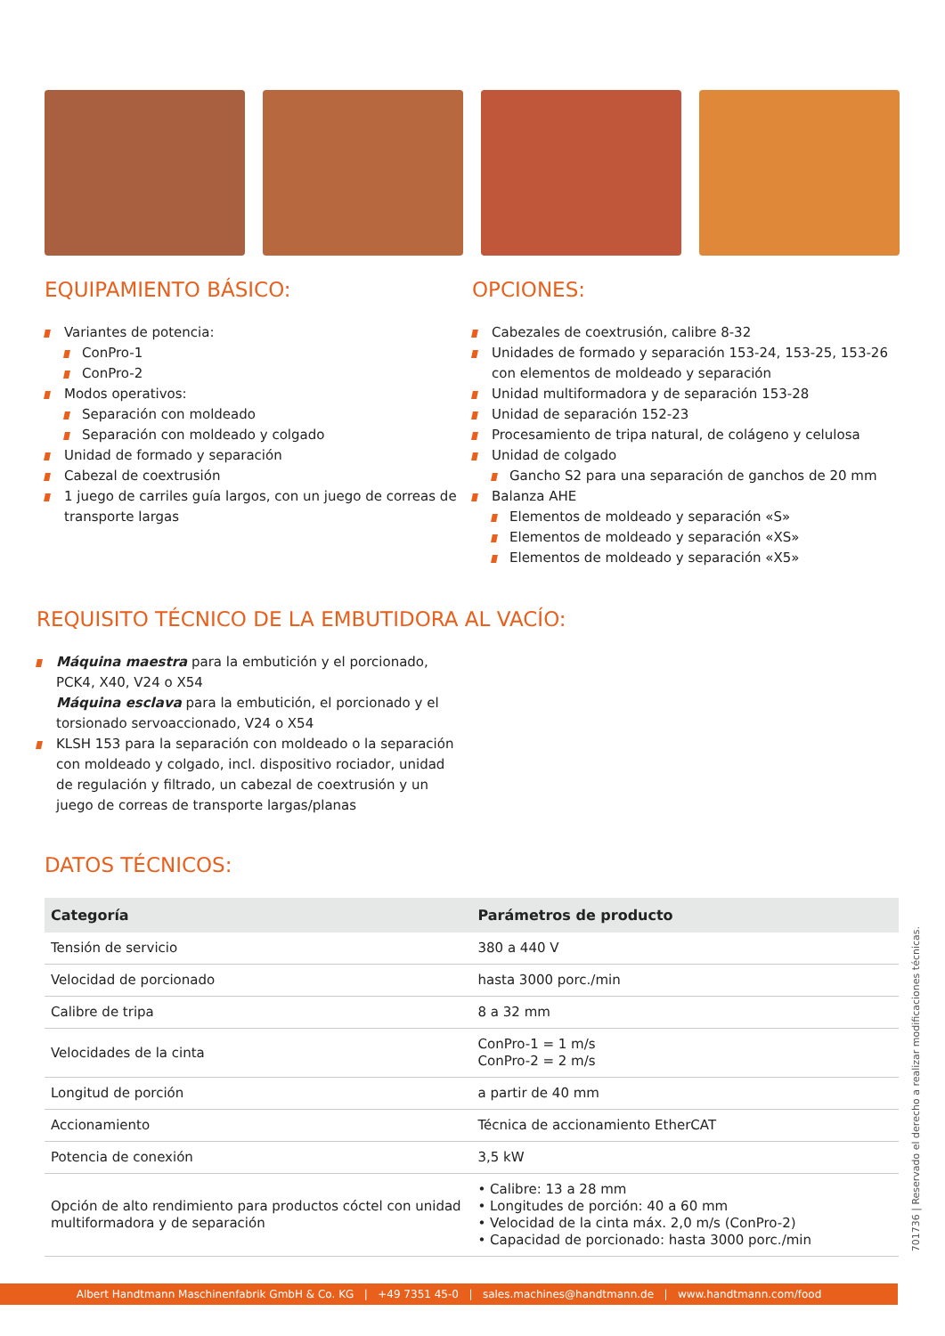EQUIPAMIENTO BÁSICO:
Variantes de potencia:
ConPro-1
ConPro-2
Modos operativos:
Separación con moldeado
Separación con moldeado y colgado
Unidad de formado y separación
Cabezal de coextrusión
1 juego de carriles guía largos, con un juego de correas de transporte largas
OPCIONES:
Cabezales de coextrusión, calibre 8-32
Unidades de formado y separación 153-24, 153-25, 153-26 con elementos de moldeado y separación
Unidad multiformadora y de separación 153-28
Unidad de separación 152-23
Procesamiento de tripa natural, de colágeno y celulosa
Unidad de colgado
Gancho S2 para una separación de ganchos de 20 mm
Balanza AHE
Elementos de moldeado y separación «S»
Elementos de moldeado y separación «XS»
Elementos de moldeado y separación «X5»
REQUISITO TÉCNICO DE LA EMBUTIDORA AL VACÍO:
Máquina maestra para la embutición y el porcionado, PCK4, X40, V24 o X54
Máquina esclava para la embutición, el porcionado y el torsionado servoaccionado, V24 o X54
KLSH 153 para la separación con moldeado o la separación con moldeado y colgado, incl. dispositivo rociador, unidad de regulación y filtrado, un cabezal de coextrusión y un juego de correas de transporte largas/planas
DATOS TÉCNICOS:
| Categoría | Parámetros de producto |
| --- | --- |
| Tensión de servicio | 380 a 440 V |
| Velocidad de porcionado | hasta 3000 porc./min |
| Calibre de tripa | 8 a 32 mm |
| Velocidades de la cinta | ConPro-1 = 1 m/s ConPro-2 = 2 m/s |
| Longitud de porción | a partir de 40 mm |
| Accionamiento | Técnica de accionamiento EtherCAT |
| Potencia de conexión | 3,5 kW |
| Opción de alto rendimiento para productos cóctel con unidad multiformadora y de separación | • Calibre: 13 a 28 mm • Longitudes de porción: 40 a 60 mm • Velocidad de la cinta máx. 2,0 m/s (ConPro-2) • Capacidad de porcionado: hasta 3000 porc./min |
701736 | Reservado el derecho a realizar modificaciones técnicas.
Albert Handtmann Maschinenfabrik GmbH & Co. KG | +49 7351 45-0 | sales.machines@handtmann.de | www.handtmann.com/food